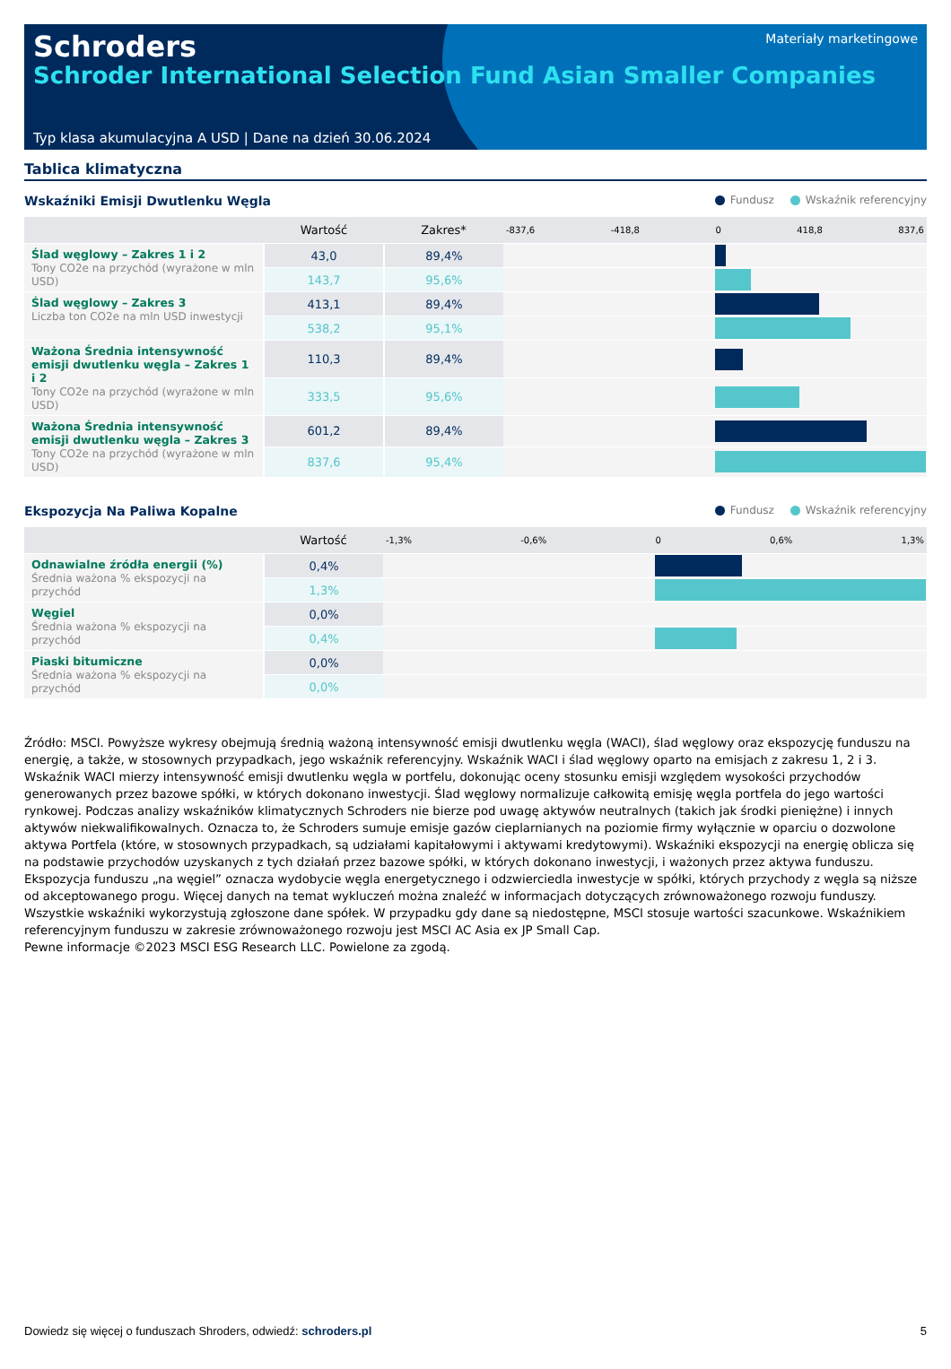Schroders
Schroder International Selection Fund Asian Smaller Companies
Materiały marketingowe
Typ klasa akumulacyjna A USD | Dane na dzień 30.06.2024
Tablica klimatyczna
Wskaźniki Emisji Dwutlenku Węgla Fundusz Wskaźnik referencyjny
| | Wartość | Zakres* | -837,6 -418,8 0 418,8 837,6 |
| --- | --- | --- | --- |
| Ślad węglowy – Zakres 1 i 2 Tony CO2e na przychód (wyrażone w mln USD) | 43,0 | 89,4% | |
| | 143,7 | 95,6% | |
| Ślad węglowy – Zakres 3 Liczba ton CO2e na mln USD inwestycji | 413,1 | 89,4% | |
| | 538,2 | 95,1% | |
| Ważona Średnia intensywność emisji dwutlenku węgla – Zakres 1 i 2 Tony CO2e na przychód (wyrażone w mln USD) | 110,3 | 89,4% | |
| | 333,5 | 95,6% | |
| Ważona Średnia intensywność emisji dwutlenku węgla – Zakres 3 Tony CO2e na przychód (wyrażone w mln USD) | 601,2 | 89,4% | |
| | 837,6 | 95,4% | |
Ekspozycja Na Paliwa Kopalne Fundusz Wskaźnik referencyjny
| | Wartość | -1,3% -0,6% 0 0,6% 1,3% |
| --- | --- | --- |
| Odnawialne źródła energii (%) Średnia ważona % ekspozycji na przychód | 0,4% | |
| | 1,3% | |
| Węgiel Średnia ważona % ekspozycji na przychód | 0,0% | |
| | 0,4% | |
| Piaski bitumiczne Średnia ważona % ekspozycji na przychód | 0,0% | |
| | 0,0% | |
Źródło: MSCI. Powyższe wykresy obejmują średnią ważoną intensywność emisji dwutlenku węgla (WACI), ślad węglowy oraz ekspozycję funduszu na energię, a także, w stosownych przypadkach, jego wskaźnik referencyjny. Wskaźnik WACI i ślad węglowy oparto na emisjach z zakresu 1, 2 i 3. Wskaźnik WACI mierzy intensywność emisji dwutlenku węgla w portfelu, dokonując oceny stosunku emisji względem wysokości przychodów generowanych przez bazowe spółki, w których dokonano inwestycji. Ślad węglowy normalizuje całkowitą emisję węgla portfela do jego wartości rynkowej. Podczas analizy wskaźników klimatycznych Schroders nie bierze pod uwagę aktywów neutralnych (takich jak środki pieniężne) i innych aktywów niekwalifikowalnych. Oznacza to, że Schroders sumuje emisje gazów cieplarnianych na poziomie firmy wyłącznie w oparciu o dozwolone aktywa Portfela (które, w stosownych przypadkach, są udziałami kapitałowymi i aktywami kredytowymi). Wskaźniki ekspozycji na energię oblicza się na podstawie przychodów uzyskanych z tych działań przez bazowe spółki, w których dokonano inwestycji, i ważonych przez aktywa funduszu. Ekspozycja funduszu „na węgiel” oznacza wydobycie węgla energetycznego i odzwierciedla inwestycje w spółki, których przychody z węgla są niższe od akceptowanego progu. Więcej danych na temat wykluczeń można znaleźć w informacjach dotyczących zrównoważonego rozwoju funduszy. Wszystkie wskaźniki wykorzystują zgłoszone dane spółek. W przypadku gdy dane są niedostępne, MSCI stosuje wartości szacunkowe. Wskaźnikiem referencyjnym funduszu w zakresie zrównoważonego rozwoju jest MSCI AC Asia ex JP Small Cap.
Pewne informacje ©2023 MSCI ESG Research LLC. Powielone za zgodą.
Dowiedz się więcej o funduszach Shroders, odwiedź: schroders.pl 5